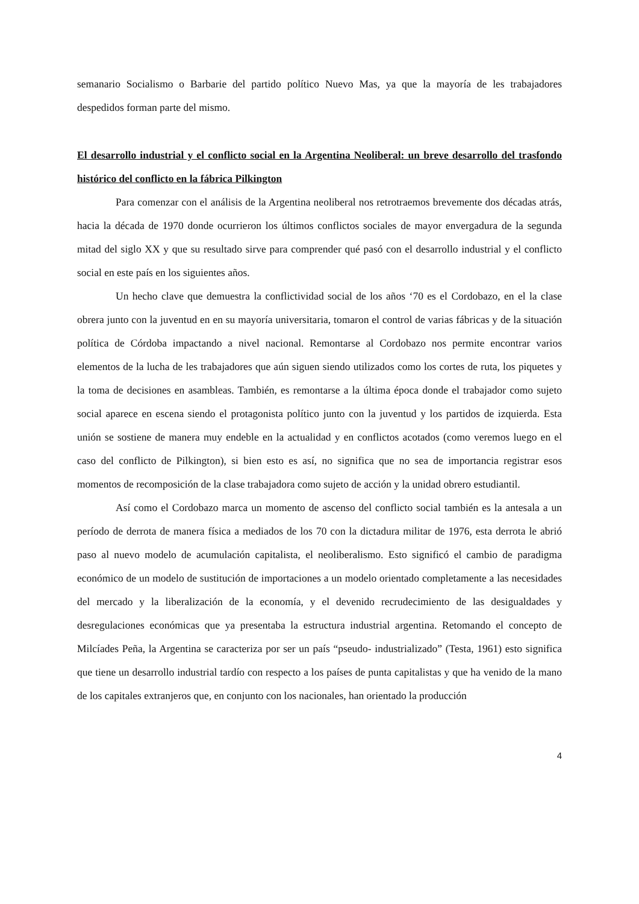semanario Socialismo o Barbarie del partido político Nuevo Mas, ya que la mayoría de les trabajadores despedidos forman parte del mismo.
El desarrollo industrial y el conflicto social en la Argentina Neoliberal: un breve desarrollo del trasfondo histórico del conflicto en la fábrica Pilkington
Para comenzar con el análisis de la Argentina neoliberal nos retrotraemos brevemente dos décadas atrás, hacia la década de 1970 donde ocurrieron los últimos conflictos sociales de mayor envergadura de la segunda mitad del siglo XX y que su resultado sirve para comprender qué pasó con el desarrollo industrial y el conflicto social en este país en los siguientes años.
Un hecho clave que demuestra la conflictividad social de los años ‘70 es el Cordobazo, en el la clase obrera junto con la juventud en en su mayoría universitaria, tomaron el control de varias fábricas y de la situación política de Córdoba impactando a nivel nacional. Remontarse al Cordobazo nos permite encontrar varios elementos de la lucha de les trabajadores que aún siguen siendo utilizados como los cortes de ruta, los piquetes y la toma de decisiones en asambleas. También, es remontarse a la última época donde el trabajador como sujeto social aparece en escena siendo el protagonista político junto con la juventud y los partidos de izquierda. Esta unión se sostiene de manera muy endeble en la actualidad y en conflictos acotados (como veremos luego en el caso del conflicto de Pilkington), si bien esto es así, no significa que no sea de importancia registrar esos momentos de recomposición de la clase trabajadora como sujeto de acción y la unidad obrero estudiantil.
Así como el Cordobazo marca un momento de ascenso del conflicto social también es la antesala a un período de derrota de manera física a mediados de los 70 con la dictadura militar de 1976, esta derrota le abrió paso al nuevo modelo de acumulación capitalista, el neoliberalismo. Esto significó el cambio de paradigma económico de un modelo de sustitución de importaciones a un modelo orientado completamente a las necesidades del mercado y la liberalización de la economía, y el devenido recrudecimiento de las desigualdades y desregulaciones económicas que ya presentaba la estructura industrial argentina. Retomando el concepto de Milcíades Peña, la Argentina se caracteriza por ser un país “pseudo- industrializado” (Testa, 1961) esto significa que tiene un desarrollo industrial tardío con respecto a los países de punta capitalistas y que ha venido de la mano de los capitales extranjeros que, en conjunto con los nacionales, han orientado la producción
4